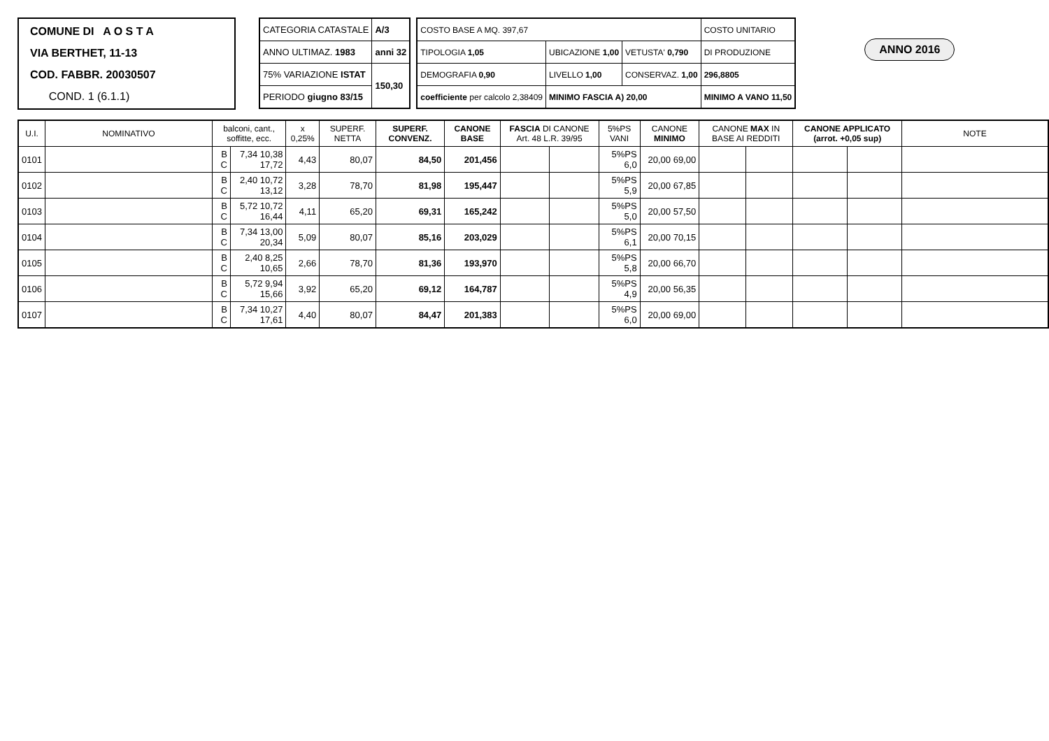COMUNE DI A O S T A
VIA BERTHET, 11-13
COD. FABBR. 20030507
COND. 1 (6.1.1)
| CATEGORIA CATASTALE | A/3 |
| ANNO ULTIMAZ. 1983 | anni 32 |
| 75% VARIAZIONE ISTAT | 150,30 |
| PERIODO giugno 83/15 | |
| COSTO BASE A MQ. 397,67 | | | COSTO UNITARIO |
| TIPOLOGIA 1,05 | UBICAZIONE 1,00 | VETUSTA' 0,790 | DI PRODUZIONE |
| DEMOGRAFIA 0,90 | LIVELLO 1,00 | CONSERVAZ. 1,00 | 296,8805 |
| coefficiente per calcolo 2,38409 | MINIMO FASCIA A) 20,00 | | MINIMO A VANO 11,50 |
ANNO 2016
| U.I. | NOMINATIVO | balconi, cant., soffitte, ecc. | | x 0,25% | SUPERF. NETTA | SUPERF. CONVENZ. | CANONE BASE | FASCIA DI CANONE Art. 48 L.R. 39/95 | | 5%PS VANI | CANONE MINIMO | CANONE MAX IN BASE AI REDDITI | | CANONE APPLICATO (arrot. +0,05 sup) | | NOTE |
| --- | --- | --- | --- | --- | --- | --- | --- | --- | --- | --- | --- | --- | --- | --- | --- | --- |
| 0101 | | B C | 7,34 10,38 17,72 | 4,43 | 80,07 | 84,50 | 201,456 | | | 5%PS 6,0 | 20,00 69,00 | | | | | |
| 0102 | | B C | 2,40 10,72 13,12 | 3,28 | 78,70 | 81,98 | 195,447 | | | 5%PS 5,9 | 20,00 67,85 | | | | | |
| 0103 | | B C | 5,72 10,72 16,44 | 4,11 | 65,20 | 69,31 | 165,242 | | | 5%PS 5,0 | 20,00 57,50 | | | | | |
| 0104 | | B C | 7,34 13,00 20,34 | 5,09 | 80,07 | 85,16 | 203,029 | | | 5%PS 6,1 | 20,00 70,15 | | | | | |
| 0105 | | B C | 2,40 8,25 10,65 | 2,66 | 78,70 | 81,36 | 193,970 | | | 5%PS 5,8 | 20,00 66,70 | | | | | |
| 0106 | | B C | 5,72 9,94 15,66 | 3,92 | 65,20 | 69,12 | 164,787 | | | 5%PS 4,9 | 20,00 56,35 | | | | | |
| 0107 | | B C | 7,34 10,27 17,61 | 4,40 | 80,07 | 84,47 | 201,383 | | | 5%PS 6,0 | 20,00 69,00 | | | | | |